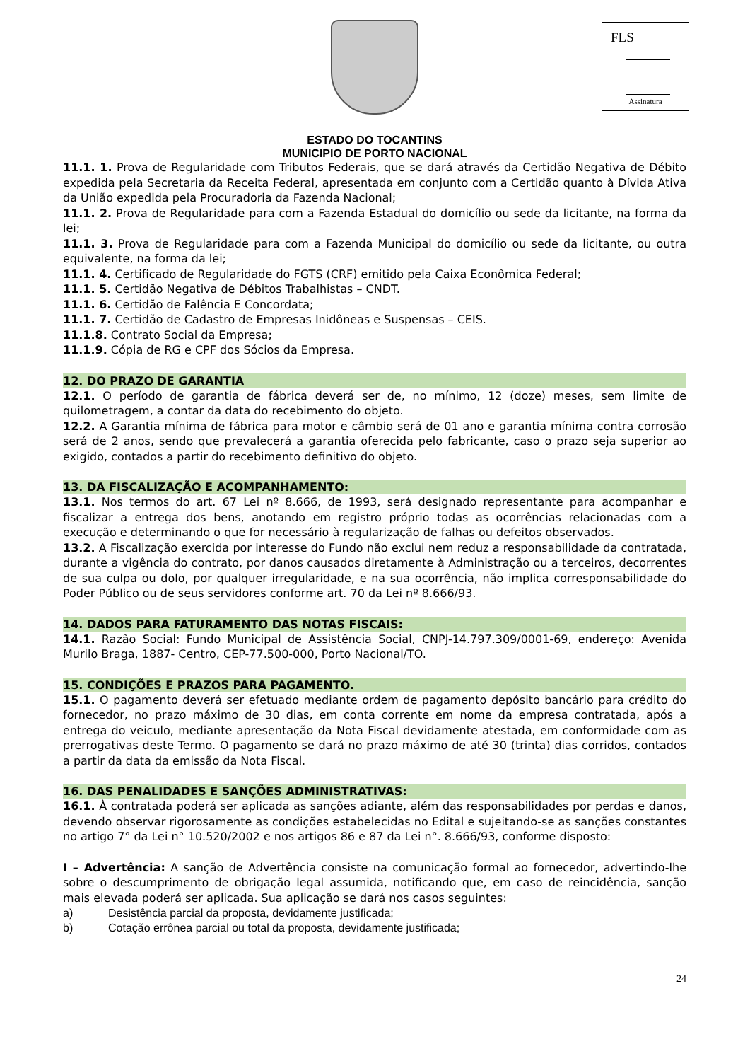FLS
Assinatura
ESTADO DO TOCANTINS
MUNICIPIO DE PORTO NACIONAL
11.1. 1. Prova de Regularidade com Tributos Federais, que se dará através da Certidão Negativa de Débito expedida pela Secretaria da Receita Federal, apresentada em conjunto com a Certidão quanto à Dívida Ativa da União expedida pela Procuradoria da Fazenda Nacional;
11.1. 2. Prova de Regularidade para com a Fazenda Estadual do domicílio ou sede da licitante, na forma da lei;
11.1. 3. Prova de Regularidade para com a Fazenda Municipal do domicílio ou sede da licitante, ou outra equivalente, na forma da lei;
11.1. 4. Certificado de Regularidade do FGTS (CRF) emitido pela Caixa Econômica Federal;
11.1. 5. Certidão Negativa de Débitos Trabalhistas – CNDT.
11.1. 6. Certidão de Falência E Concordata;
11.1. 7. Certidão de Cadastro de Empresas Inidôneas e Suspensas – CEIS.
11.1.8. Contrato Social da Empresa;
11.1.9. Cópia de RG e CPF dos Sócios da Empresa.
12. DO PRAZO DE GARANTIA
12.1. O período de garantia de fábrica deverá ser de, no mínimo, 12 (doze) meses, sem limite de quilometragem, a contar da data do recebimento do objeto.
12.2. A Garantia mínima de fábrica para motor e câmbio será de 01 ano e garantia mínima contra corrosão será de 2 anos, sendo que prevalecerá a garantia oferecida pelo fabricante, caso o prazo seja superior ao exigido, contados a partir do recebimento definitivo do objeto.
13. DA FISCALIZAÇÃO E ACOMPANHAMENTO:
13.1. Nos termos do art. 67 Lei nº 8.666, de 1993, será designado representante para acompanhar e fiscalizar a entrega dos bens, anotando em registro próprio todas as ocorrências relacionadas com a execução e determinando o que for necessário à regularização de falhas ou defeitos observados.
13.2. A Fiscalização exercida por interesse do Fundo não exclui nem reduz a responsabilidade da contratada, durante a vigência do contrato, por danos causados diretamente à Administração ou a terceiros, decorrentes de sua culpa ou dolo, por qualquer irregularidade, e na sua ocorrência, não implica corresponsabilidade do Poder Público ou de seus servidores conforme art. 70 da Lei nº 8.666/93.
14. DADOS PARA FATURAMENTO DAS NOTAS FISCAIS:
14.1. Razão Social: Fundo Municipal de Assistência Social, CNPJ-14.797.309/0001-69, endereço: Avenida Murilo Braga, 1887- Centro, CEP-77.500-000, Porto Nacional/TO.
15. CONDIÇÕES E PRAZOS PARA PAGAMENTO.
15.1. O pagamento deverá ser efetuado mediante ordem de pagamento depósito bancário para crédito do fornecedor, no prazo máximo de 30 dias, em conta corrente em nome da empresa contratada, após a entrega do veiculo, mediante apresentação da Nota Fiscal devidamente atestada, em conformidade com as prerrogativas deste Termo. O pagamento se dará no prazo máximo de até 30 (trinta) dias corridos, contados a partir da data da emissão da Nota Fiscal.
16. DAS PENALIDADES E SANÇÕES ADMINISTRATIVAS:
16.1. À contratada poderá ser aplicada as sanções adiante, além das responsabilidades por perdas e danos, devendo observar rigorosamente as condições estabelecidas no Edital e sujeitando-se as sanções constantes no artigo 7° da Lei n° 10.520/2002 e nos artigos 86 e 87 da Lei n°. 8.666/93, conforme disposto:
I – Advertência: A sanção de Advertência consiste na comunicação formal ao fornecedor, advertindo-lhe sobre o descumprimento de obrigação legal assumida, notificando que, em caso de reincidência, sanção mais elevada poderá ser aplicada. Sua aplicação se dará nos casos seguintes:
a) Desistência parcial da proposta, devidamente justificada;
b) Cotação errônea parcial ou total da proposta, devidamente justificada;
24